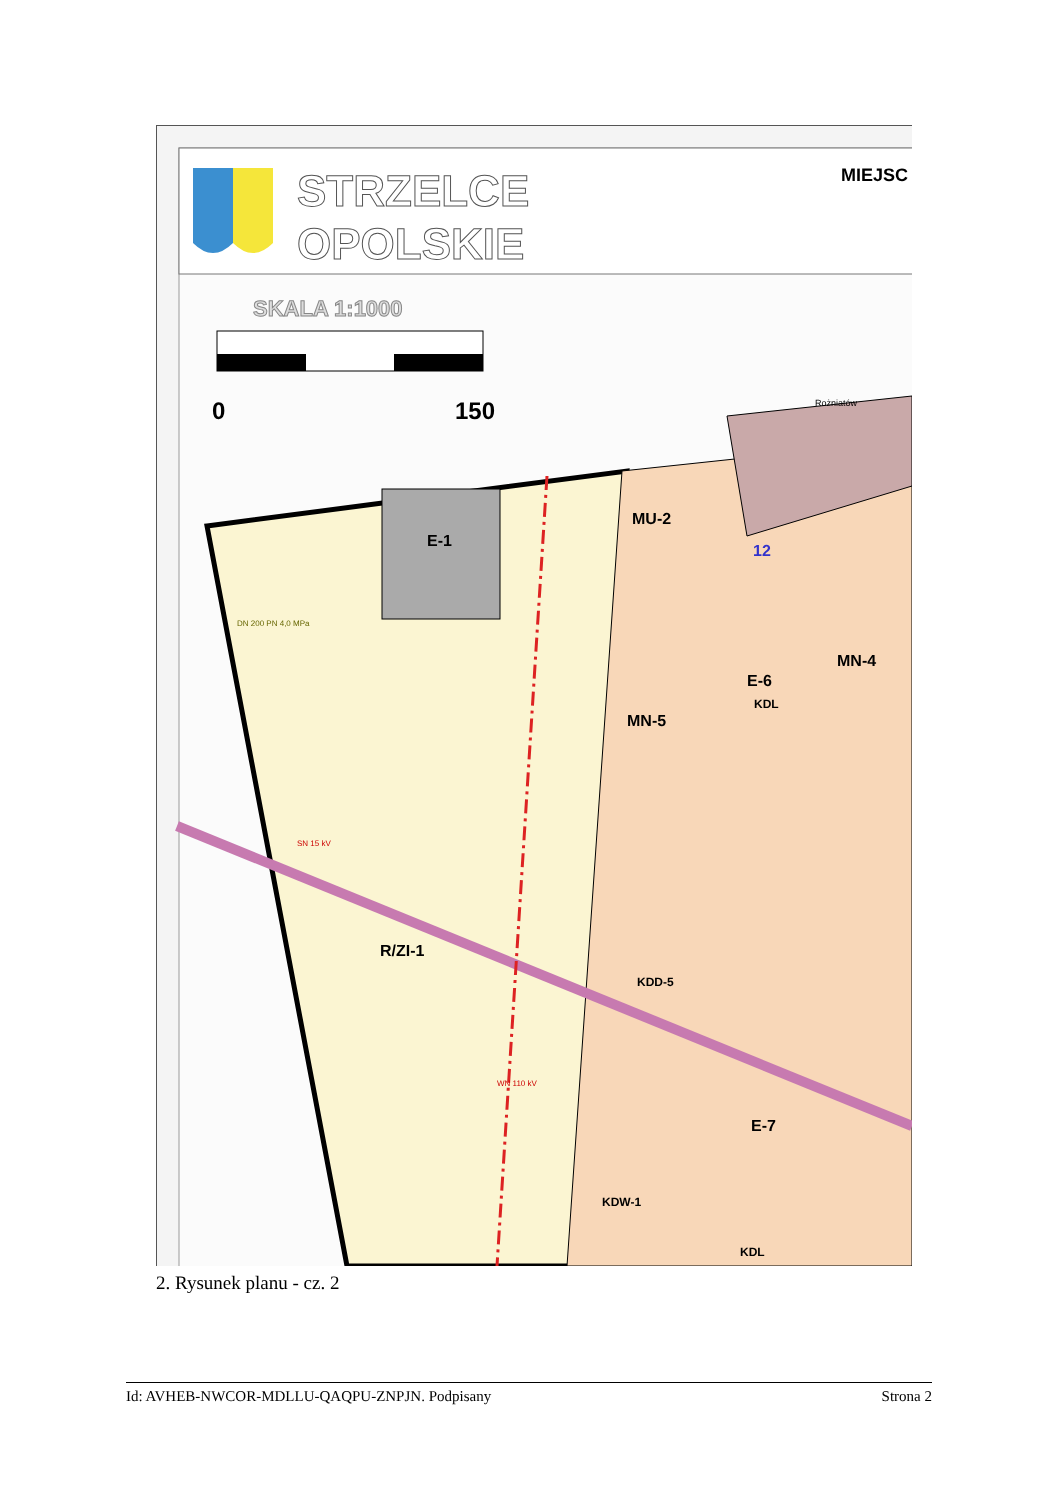STRZELCE
OPOLSKIE
MIEJSC
SKALA 1:1000
0
150
E-1
MU-2
12
MN-4
E-6
MN-5
KDL
R/ZI-1
KDD-5
E-7
KDW-1
KDL
Rożniatów
SN 15 kV
WN 110 kV
DN 200 PN 4,0 MPa
2. Rysunek planu - cz. 2
Id: AVHEB-NWCOR-MDLLU-QAQPU-ZNPJN. Podpisany Strona 2